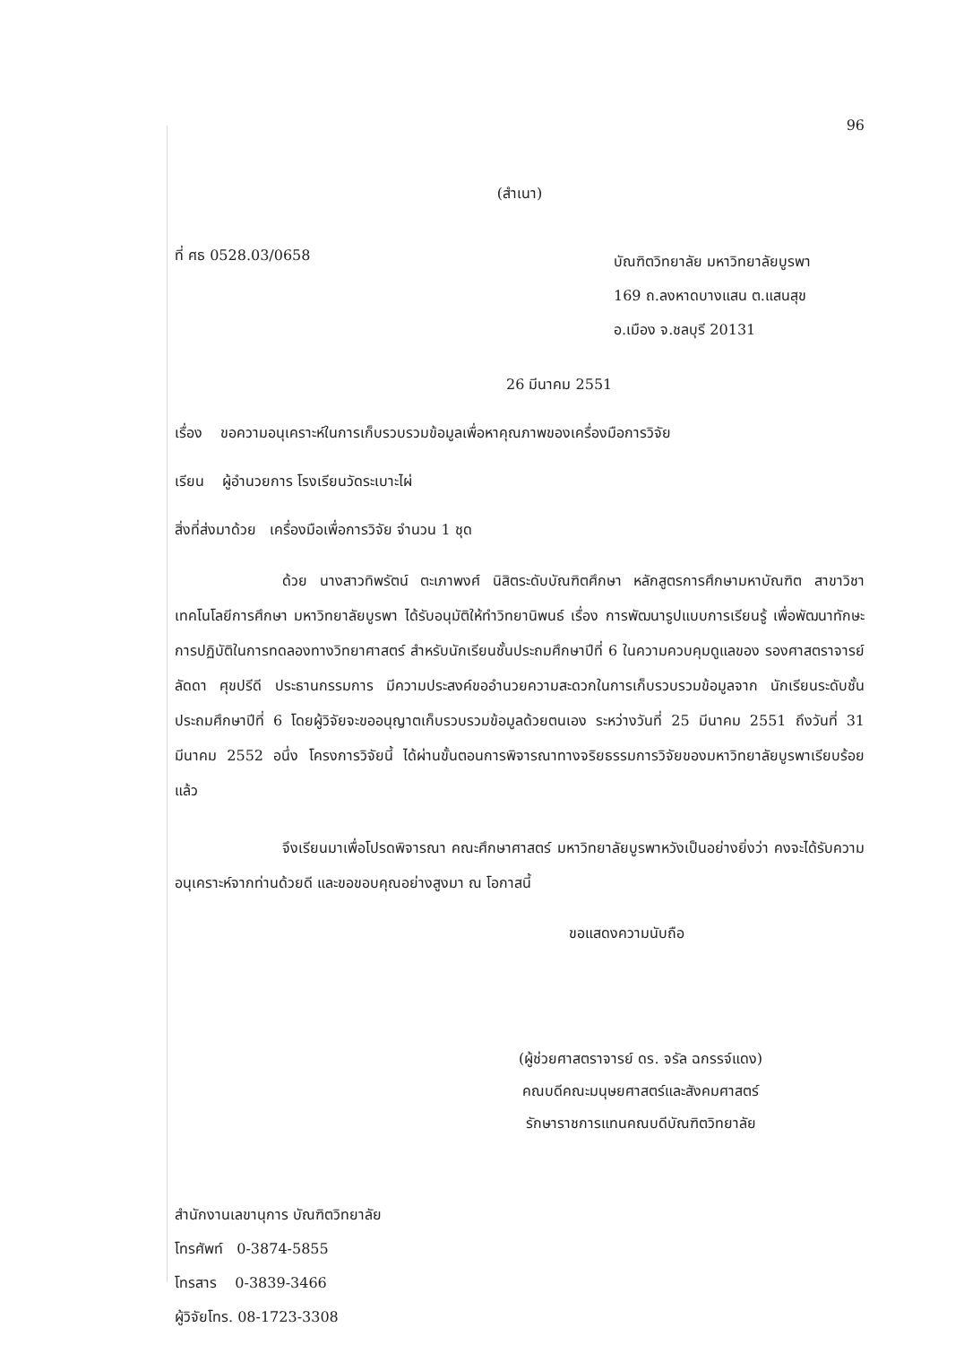96
(สำเนา)
ที่ ศธ 0528.03/0658
บัณฑิตวิทยาลัย มหาวิทยาลัยบูรพา
169 ถ.ลงหาดบางแสน ต.แสนสุข
อ.เมือง จ.ชลบุรี 20131
26 มีนาคม 2551
เรื่อง ขอความอนุเคราะห์ในการเก็บรวบรวมข้อมูลเพื่อหาคุณภาพของเครื่องมือการวิจัย
เรียน ผู้อำนวยการ โรงเรียนวัดระเบาะไผ่
สิ่งที่ส่งมาด้วย เครื่องมือเพื่อการวิจัย จำนวน 1 ชุด
ด้วย นางสาวทิพรัตน์ ตะเภาพงศ์ นิสิตระดับบัณฑิตศึกษา หลักสูตรการศึกษามหาบัณฑิต สาขาวิชาเทคโนโลยีการศึกษา มหาวิทยาลัยบูรพา ได้รับอนุมัติให้ทำวิทยานิพนธ์ เรื่อง การพัฒนารูปแบบการเรียนรู้ เพื่อพัฒนาทักษะการปฏิบัติในการทดลองทางวิทยาศาสตร์ สำหรับนักเรียนชั้นประถมศึกษาปีที่ 6 ในความควบคุมดูแลของ รองศาสตราจารย์ ลัดดา ศุขปรีดี ประธานกรรมการ มีความประสงค์ขออำนวยความสะดวกในการเก็บรวบรวมข้อมูลจาก นักเรียนระดับชั้นประถมศึกษาปีที่ 6 โดยผู้วิจัยจะขออนุญาตเก็บรวบรวมข้อมูลด้วยตนเอง ระหว่างวันที่ 25 มีนาคม 2551 ถึงวันที่ 31 มีนาคม 2552 อนึ่ง โครงการวิจัยนี้ ได้ผ่านขั้นตอนการพิจารณาทางจริยธรรมการวิจัยของมหาวิทยาลัยบูรพาเรียบร้อยแล้ว
จึงเรียนมาเพื่อโปรดพิจารณา คณะศึกษาศาสตร์ มหาวิทยาลัยบูรพาหวังเป็นอย่างยิ่งว่า คงจะได้รับความอนุเคราะห์จากท่านด้วยดี และขอขอบคุณอย่างสูงมา ณ โอกาสนี้
ขอแสดงความนับถือ
(ผู้ช่วยศาสตราจารย์ ดร. จรัล ฉกรรจ์แดง)
คณบดีคณะมนุษยศาสตร์และสังคมศาสตร์
รักษาราชการแทนคณบดีบัณฑิตวิทยาลัย
สำนักงานเลขานุการ บัณฑิตวิทยาลัย
โทรศัพท์ 0-3874-5855
โทรสาร 0-3839-3466
ผู้วิจัยโทร. 08-1723-3308